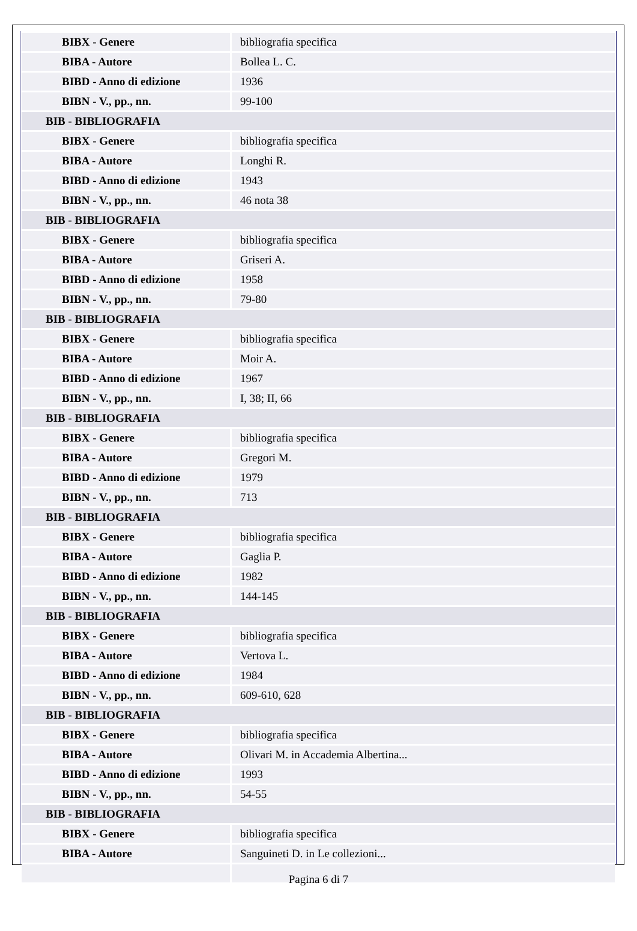| BIBX - Genere | bibliografia specifica |
| BIBA - Autore | Bollea L. C. |
| BIBD - Anno di edizione | 1936 |
| BIBN - V., pp., nn. | 99-100 |
| BIB - BIBLIOGRAFIA | |
| BIBX - Genere | bibliografia specifica |
| BIBA - Autore | Longhi R. |
| BIBD - Anno di edizione | 1943 |
| BIBN - V., pp., nn. | 46 nota 38 |
| BIB - BIBLIOGRAFIA | |
| BIBX - Genere | bibliografia specifica |
| BIBA - Autore | Griseri A. |
| BIBD - Anno di edizione | 1958 |
| BIBN - V., pp., nn. | 79-80 |
| BIB - BIBLIOGRAFIA | |
| BIBX - Genere | bibliografia specifica |
| BIBA - Autore | Moir A. |
| BIBD - Anno di edizione | 1967 |
| BIBN - V., pp., nn. | I, 38; II, 66 |
| BIB - BIBLIOGRAFIA | |
| BIBX - Genere | bibliografia specifica |
| BIBA - Autore | Gregori M. |
| BIBD - Anno di edizione | 1979 |
| BIBN - V., pp., nn. | 713 |
| BIB - BIBLIOGRAFIA | |
| BIBX - Genere | bibliografia specifica |
| BIBA - Autore | Gaglia P. |
| BIBD - Anno di edizione | 1982 |
| BIBN - V., pp., nn. | 144-145 |
| BIB - BIBLIOGRAFIA | |
| BIBX - Genere | bibliografia specifica |
| BIBA - Autore | Vertova L. |
| BIBD - Anno di edizione | 1984 |
| BIBN - V., pp., nn. | 609-610, 628 |
| BIB - BIBLIOGRAFIA | |
| BIBX - Genere | bibliografia specifica |
| BIBA - Autore | Olivari M. in Accademia Albertina... |
| BIBD - Anno di edizione | 1993 |
| BIBN - V., pp., nn. | 54-55 |
| BIB - BIBLIOGRAFIA | |
| BIBX - Genere | bibliografia specifica |
| BIBA - Autore | Sanguineti D. in Le collezioni... |
Pagina 6 di 7